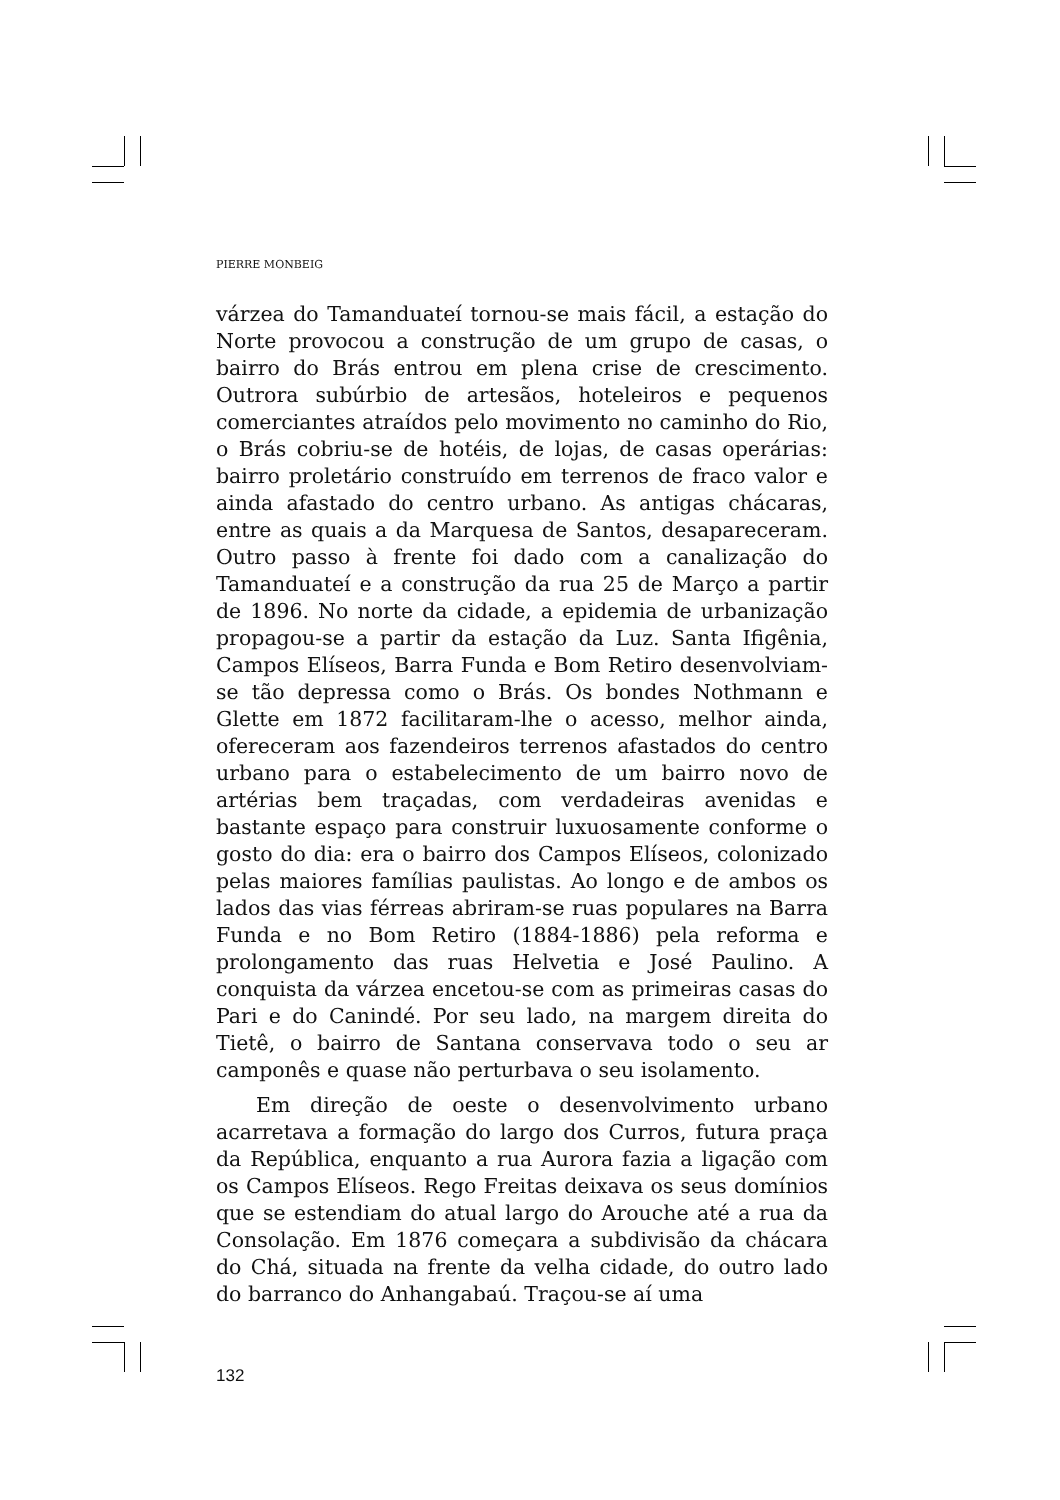PIERRE MONBEIG
várzea do Tamanduateí tornou-se mais fácil, a estação do Norte provocou a construção de um grupo de casas, o bairro do Brás entrou em plena crise de crescimento. Outrora subúrbio de artesãos, hoteleiros e pequenos comerciantes atraídos pelo movimento no caminho do Rio, o Brás cobriu-se de hotéis, de lojas, de casas operárias: bairro proletário construído em terrenos de fraco valor e ainda afastado do centro urbano. As antigas chácaras, entre as quais a da Marquesa de Santos, desapareceram. Outro passo à frente foi dado com a canalização do Tamanduateí e a construção da rua 25 de Março a partir de 1896. No norte da cidade, a epidemia de urbanização propagou-se a partir da estação da Luz. Santa Ifigênia, Campos Elíseos, Barra Funda e Bom Retiro desenvolviam-se tão depressa como o Brás. Os bondes Nothmann e Glette em 1872 facilitaram-lhe o acesso, melhor ainda, ofereceram aos fazendeiros terrenos afastados do centro urbano para o estabelecimento de um bairro novo de artérias bem traçadas, com verdadeiras avenidas e bastante espaço para construir luxuosamente conforme o gosto do dia: era o bairro dos Campos Elíseos, colonizado pelas maiores famílias paulistas. Ao longo e de ambos os lados das vias férreas abriram-se ruas populares na Barra Funda e no Bom Retiro (1884-1886) pela reforma e prolongamento das ruas Helvetia e José Paulino. A conquista da várzea encetou-se com as primeiras casas do Pari e do Canindé. Por seu lado, na margem direita do Tietê, o bairro de Santana conservava todo o seu ar camponês e quase não perturbava o seu isolamento.
Em direção de oeste o desenvolvimento urbano acarretava a formação do largo dos Curros, futura praça da República, enquanto a rua Aurora fazia a ligação com os Campos Elíseos. Rego Freitas deixava os seus domínios que se estendiam do atual largo do Arouche até a rua da Consolação. Em 1876 começara a subdivisão da chácara do Chá, situada na frente da velha cidade, do outro lado do barranco do Anhangabaú. Traçou-se aí uma
132